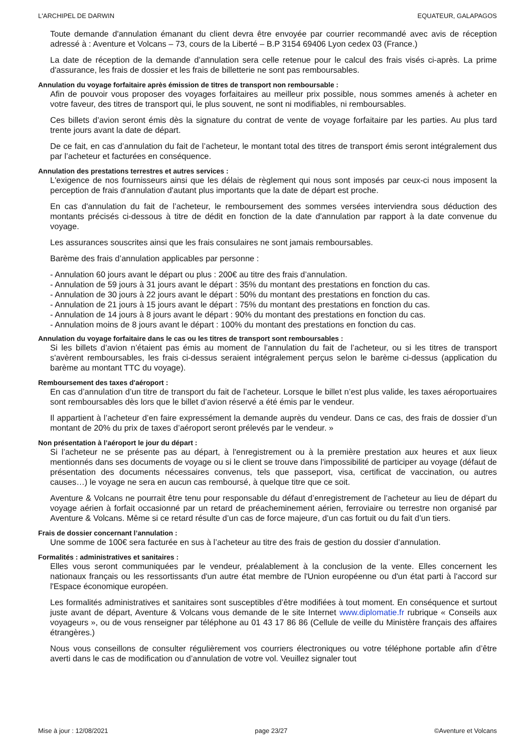L'ARCHIPEL DE DARWIN EQUATEUR, GALAPAGOS
Toute demande d'annulation émanant du client devra être envoyée par courrier recommandé avec avis de réception adressé à : Aventure et Volcans – 73, cours de la Liberté – B.P 3154 69406 Lyon cedex 03 (France.)
La date de réception de la demande d’annulation sera celle retenue pour le calcul des frais visés ci-après. La prime d'assurance, les frais de dossier et les frais de billetterie ne sont pas remboursables.
Annulation du voyage forfaitaire après émission de titres de transport non remboursable :
Afin de pouvoir vous proposer des voyages forfaitaires au meilleur prix possible, nous sommes amenés à acheter en votre faveur, des titres de transport qui, le plus souvent, ne sont ni modifiables, ni remboursables.
Ces billets d’avion seront émis dès la signature du contrat de vente de voyage forfaitaire par les parties. Au plus tard trente jours avant la date de départ.
De ce fait, en cas d’annulation du fait de l’acheteur, le montant total des titres de transport émis seront intégralement dus par l’acheteur et facturées en conséquence.
Annulation des prestations terrestres et autres services :
L'exigence de nos fournisseurs ainsi que les délais de règlement qui nous sont imposés par ceux-ci nous imposent la perception de frais d'annulation d'autant plus importants que la date de départ est proche.
En cas d'annulation du fait de l’acheteur, le remboursement des sommes versées interviendra sous déduction des montants précisés ci-dessous à titre de dédit en fonction de la date d'annulation par rapport à la date convenue du voyage.
Les assurances souscrites ainsi que les frais consulaires ne sont jamais remboursables.
Barème des frais d’annulation applicables par personne :
- Annulation 60 jours avant le départ ou plus : 200€ au titre des frais d’annulation.
- Annulation de 59 jours à 31 jours avant le départ : 35% du montant des prestations en fonction du cas.
- Annulation de 30 jours à 22 jours avant le départ : 50% du montant des prestations en fonction du cas.
- Annulation de 21 jours à 15 jours avant le départ : 75% du montant des prestations en fonction du cas.
- Annulation de 14 jours à 8 jours avant le départ : 90% du montant des prestations en fonction du cas.
- Annulation moins de 8 jours avant le départ : 100% du montant des prestations en fonction du cas.
Annulation du voyage forfaitaire dans le cas ou les titres de transport sont remboursables :
Si les billets d’avion n’étaient pas émis au moment de l’annulation du fait de l’acheteur, ou si les titres de transport s'avèrent remboursables, les frais ci-dessus seraient intégralement perçus selon le barème ci-dessus (application du barème au montant TTC du voyage).
Remboursement des taxes d'aéroport :
En cas d’annulation d’un titre de transport du fait de l’acheteur. Lorsque le billet n’est plus valide, les taxes aéroportuaires sont remboursables dès lors que le billet d’avion réservé a été émis par le vendeur.
Il appartient à l’acheteur d’en faire expressément la demande auprès du vendeur. Dans ce cas, des frais de dossier d’un montant de 20% du prix de taxes d’aéroport seront prélevés par le vendeur. »
Non présentation à l’aéroport le jour du départ :
Si l’acheteur ne se présente pas au départ, à l'enregistrement ou à la première prestation aux heures et aux lieux mentionnés dans ses documents de voyage ou si le client se trouve dans l'impossibilité de participer au voyage (défaut de présentation des documents nécessaires convenus, tels que passeport, visa, certificat de vaccination, ou autres causes…) le voyage ne sera en aucun cas remboursé, à quelque titre que ce soit.
Aventure & Volcans ne pourrait être tenu pour responsable du défaut d’enregistrement de l’acheteur au lieu de départ du voyage aérien à forfait occasionné par un retard de préacheminement aérien, ferroviaire ou terrestre non organisé par Aventure & Volcans. Même si ce retard résulte d’un cas de force majeure, d’un cas fortuit ou du fait d’un tiers.
Frais de dossier concernant l’annulation :
Une somme de 100€ sera facturée en sus à l’acheteur au titre des frais de gestion du dossier d’annulation.
Formalités : administratives et sanitaires :
Elles vous seront communiquées par le vendeur, préalablement à la conclusion de la vente. Elles concernent les nationaux français ou les ressortissants d'un autre état membre de l'Union européenne ou d'un état parti à l'accord sur l'Espace économique européen.
Les formalités administratives et sanitaires sont susceptibles d’être modifiées à tout moment. En conséquence et surtout juste avant de départ, Aventure & Volcans vous demande de le site Internet www.diplomatie.fr rubrique « Conseils aux voyageurs », ou de vous renseigner par téléphone au 01 43 17 86 86 (Cellule de veille du Ministère français des affaires étrangères.)
Nous vous conseillons de consulter régulièrement vos courriers électroniques ou votre téléphone portable afin d’être averti dans le cas de modification ou d’annulation de votre vol. Veuillez signaler tout
Mise à jour : 12/08/2021 page 23/27 ©Aventure et Volcans